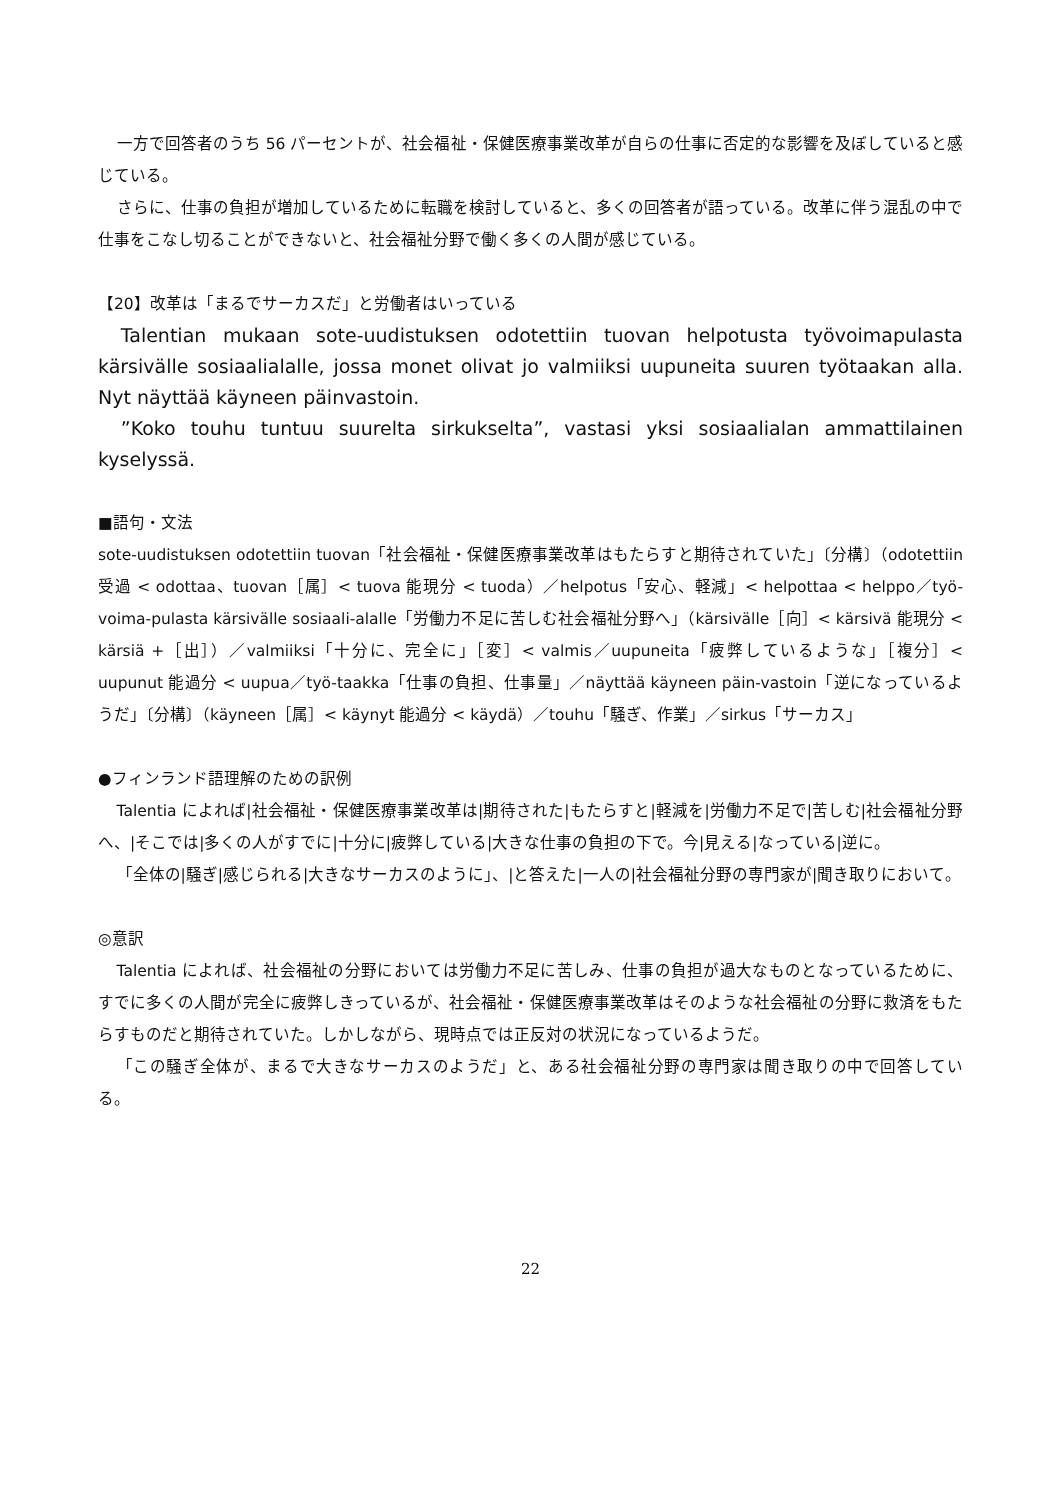一方で回答者のうち 56 パーセントが、社会福祉・保健医療事業改革が自らの仕事に否定的な影響を及ぼしていると感じている。
さらに、仕事の負担が増加しているために転職を検討していると、多くの回答者が語っている。改革に伴う混乱の中で仕事をこなし切ることができないと、社会福祉分野で働く多くの人間が感じている。
【20】改革は「まるでサーカスだ」と労働者はいっている
Talentian mukaan sote-uudistuksen odotettiin tuovan helpotusta työvoimapulasta kärsivälle sosiaalialalle, jossa monet olivat jo valmiiksi uupuneita suuren työtaakan alla. Nyt näyttää käyneen päinvastoin.
”Koko touhu tuntuu suurelta sirkukselta”, vastasi yksi sosiaalialan ammattilainen kyselyssä.
■語句・文法
sote-uudistuksen odotettiin tuovan「社会福祉・保健医療事業改革はもたらすと期待されていた」〔分構〕（odotettiin 受過 < odottaa、tuovan［属］< tuova 能現分 < tuoda）／helpotus「安心、軽減」< helpottaa < helppo／työ-voima-pulasta kärsivälle sosiaali-alalle「労働力不足に苦しむ社会福祉分野へ」（kärsivälle［向］< kärsivä 能現分 < kärsiä +［出］）／valmiiksi「十分に、完全に」［変］< valmis／uupuneita「疲弊しているような」［複分］< uupunut 能過分 < uupua／työ-taakka「仕事の負担、仕事量」／näyttää käyneen päin-vastoin「逆になっているようだ」〔分構〕（käyneen［属］< käynyt 能過分 < käydä）／touhu「騒ぎ、作業」／sirkus「サーカス」
●フィンランド語理解のための訳例
Talentia によれば|社会福祉・保健医療事業改革は|期待された|もたらすと|軽減を|労働力不足で|苦しむ|社会福祉分野へ、|そこでは|多くの人がすでに|十分に|疲弊している|大きな仕事の負担の下で。今|見える|なっている|逆に。
「全体の|騒ぎ|感じられる|大きなサーカスのように」、|と答えた|一人の|社会福祉分野の専門家が|聞き取りにおいて。
◎意訳
Talentia によれば、社会福祉の分野においては労働力不足に苦しみ、仕事の負担が過大なものとなっているために、すでに多くの人間が完全に疲弊しきっているが、社会福祉・保健医療事業改革はそのような社会福祉の分野に救済をもたらすものだと期待されていた。しかしながら、現時点では正反対の状況になっているようだ。
「この騒ぎ全体が、まるで大きなサーカスのようだ」と、ある社会福祉分野の専門家は聞き取りの中で回答している。
22